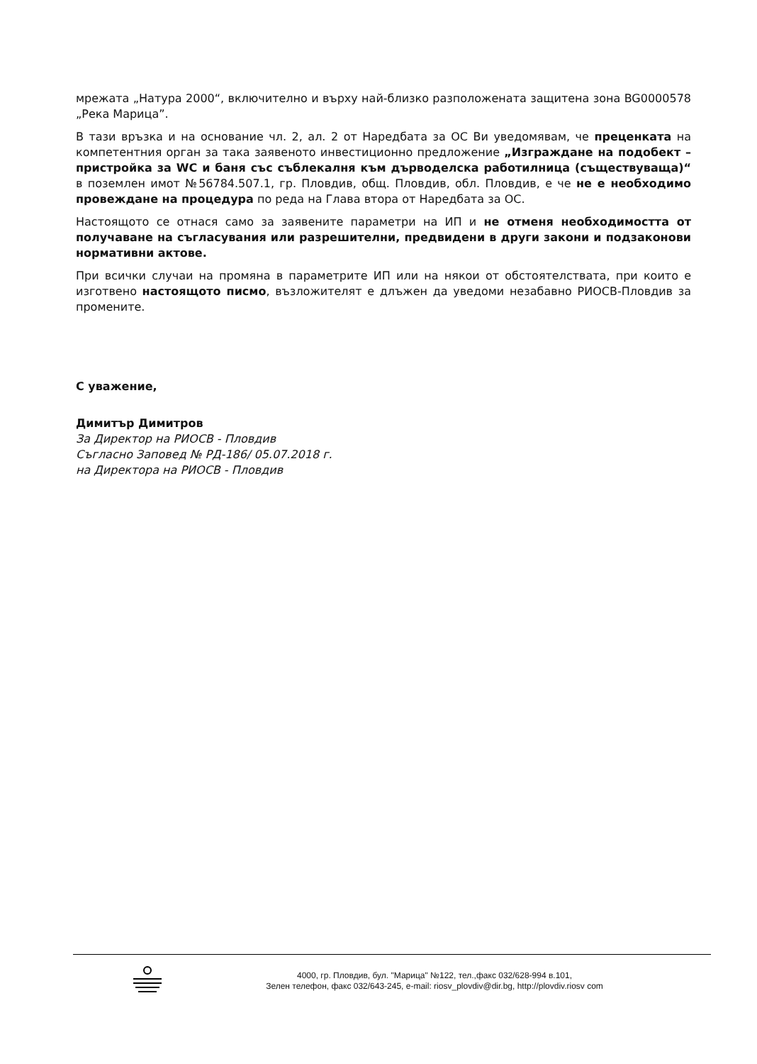мрежата „Натура 2000“, включително и върху най-близко разположената защитена зона BG0000578 „Река Марица”.
В тази връзка и на основание чл. 2, ал. 2 от Наредбата за ОС Ви уведомявам, че преценката на компетентния орган за така заявеното инвестиционно предложение „Изграждане на подобект – пристройка за WC и баня със съблекалня към дърводелска работилница (съществуваща)“ в поземлен имот №56784.507.1, гр. Пловдив, общ. Пловдив, обл. Пловдив, е че не е необходимо провеждане на процедура по реда на Глава втора от Наредбата за ОС.
Настоящото се отнася само за заявените параметри на ИП и не отменя необходимостта от получаване на съгласувания или разрешителни, предвидени в други закони и подзаконови нормативни актове.
При всички случаи на промяна в параметрите ИП или на някои от обстоятелствата, при които е изготвено настоящото писмо, възложителят е длъжен да уведоми незабавно РИОСВ-Пловдив за промените.
С уважение,
Димитър Димитров
За Директор на РИОСВ - Пловдив
Съгласно Заповед № РД-186/ 05.07.2018 г.
на Директора на РИОСВ - Пловдив
4000, гр. Пловдив, бул. "Марица" №122, тел.,факс 032/628-994 в.101,
Зелен телефон, факс 032/643-245, e-mail: riosv_plovdiv@dir.bg, http://plovdiv.riosv com